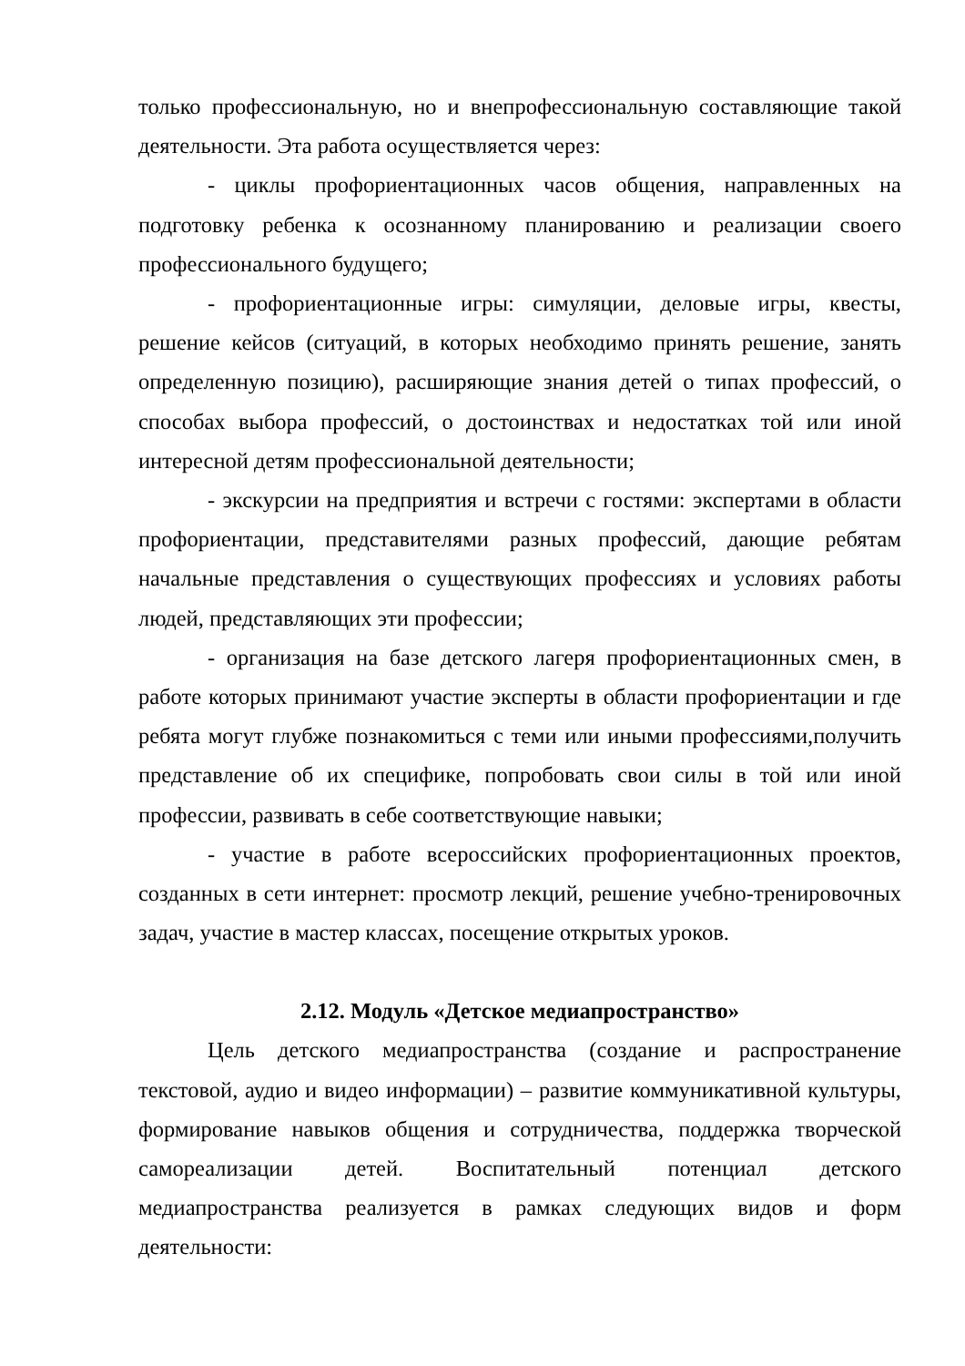только профессиональную, но и внепрофессиональную составляющие такой деятельности. Эта работа осуществляется через:
- циклы профориентационных часов общения, направленных на подготовку ребенка к осознанному планированию и реализации своего профессионального будущего;
- профориентационные игры: симуляции, деловые игры, квесты, решение кейсов (ситуаций, в которых необходимо принять решение, занять определенную позицию), расширяющие знания детей о типах профессий, о способах выбора профессий, о достоинствах и недостатках той или иной интересной детям профессиональной деятельности;
- экскурсии на предприятия и встречи с гостями: экспертами в области профориентации, представителями разных профессий, дающие ребятам начальные представления о существующих профессиях и условиях работы людей, представляющих эти профессии;
- организация на базе детского лагеря профориентационных смен, в работе которых принимают участие эксперты в области профориентации и где ребята могут глубже познакомиться с теми или иными профессиями,получить представление об их специфике, попробовать свои силы в той или иной профессии, развивать в себе соответствующие навыки;
- участие в работе всероссийских профориентационных проектов, созданных в сети интернет: просмотр лекций, решение учебно-тренировочных задач, участие в мастер классах, посещение открытых уроков.
2.12. Модуль «Детское медиапространство»
Цель детского медиапространства (создание и распространение текстовой, аудио и видео информации) – развитие коммуникативной культуры, формирование навыков общения и сотрудничества, поддержка творческой самореализации детей. Воспитательный потенциал детского медиапространства реализуется в рамках следующих видов и форм деятельности: